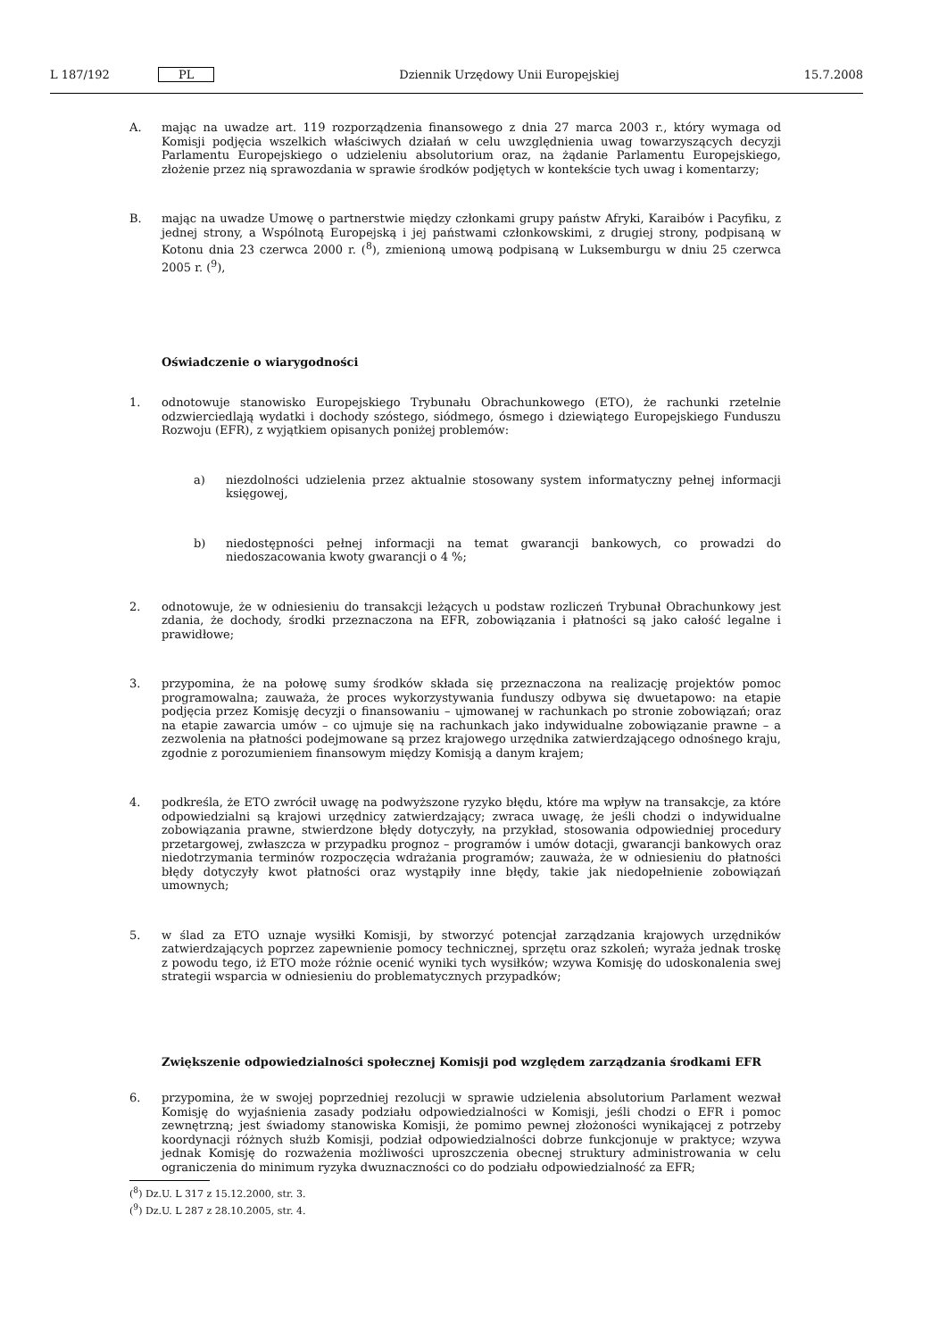L 187/192 PL Dziennik Urzędowy Unii Europejskiej 15.7.2008
A. mając na uwadze art. 119 rozporządzenia finansowego z dnia 27 marca 2003 r., który wymaga od Komisji podjęcia wszelkich właściwych działań w celu uwzględnienia uwag towarzyszących decyzji Parlamentu Europejskiego o udzieleniu absolutorium oraz, na żądanie Parlamentu Europejskiego, złożenie przez nią sprawozdania w sprawie środków podjętych w kontekście tych uwag i komentarzy;
B. mając na uwadze Umowę o partnerstwie między członkami grupy państw Afryki, Karaibów i Pacyfiku, z jednej strony, a Wspólnotą Europejską i jej państwami członkowskimi, z drugiej strony, podpisaną w Kotonu dnia 23 czerwca 2000 r. (<sup>8</sup>), zmienioną umową podpisaną w Luksemburgu w dniu 25 czerwca 2005 r. (<sup>9</sup>),
Oświadczenie o wiarygodności
1. odnotowuje stanowisko Europejskiego Trybunału Obrachunkowego (ETO), że rachunki rzetelnie odzwierciedlają wydatki i dochody szóstego, siódmego, ósmego i dziewiątego Europejskiego Funduszu Rozwoju (EFR), z wyjątkiem opisanych poniżej problemów:
a) niezdolności udzielenia przez aktualnie stosowany system informatyczny pełnej informacji księgowej,
b) niedostępności pełnej informacji na temat gwarancji bankowych, co prowadzi do niedoszacowania kwoty gwarancji o 4 %;
2. odnotowuje, że w odniesieniu do transakcji leżących u podstaw rozliczeń Trybunał Obrachunkowy jest zdania, że dochody, środki przeznaczona na EFR, zobowiązania i płatności są jako całość legalne i prawidłowe;
3. przypomina, że na połowę sumy środków składa się przeznaczona na realizację projektów pomoc programowalna; zauważa, że proces wykorzystywania funduszy odbywa się dwuetapowo: na etapie podjęcia przez Komisję decyzji o finansowaniu – ujmowanej w rachunkach po stronie zobowiązań; oraz na etapie zawarcia umów – co ujmuje się na rachunkach jako indywidualne zobowiązanie prawne – a zezwolenia na płatności podejmowane są przez krajowego urzędnika zatwierdzającego odnośnego kraju, zgodnie z porozumieniem finansowym między Komisją a danym krajem;
4. podkreśla, że ETO zwrócił uwagę na podwyższone ryzyko błędu, które ma wpływ na transakcje, za które odpowiedzialni są krajowi urzędnicy zatwierdzający; zwraca uwagę, że jeśli chodzi o indywidualne zobowiązania prawne, stwierdzone błędy dotyczyły, na przykład, stosowania odpowiedniej procedury przetargowej, zwłaszcza w przypadku prognoz – programów i umów dotacji, gwarancji bankowych oraz niedotrzymania terminów rozpoczęcia wdrażania programów; zauważa, że w odniesieniu do płatności błędy dotyczyły kwot płatności oraz wystąpiły inne błędy, takie jak niedopełnienie zobowiązań umownych;
5. w ślad za ETO uznaje wysiłki Komisji, by stworzyć potencjał zarządzania krajowych urzędników zatwierdzających poprzez zapewnienie pomocy technicznej, sprzętu oraz szkoleń; wyraża jednak troskę z powodu tego, iż ETO może różnie ocenić wyniki tych wysiłków; wzywa Komisję do udoskonalenia swej strategii wsparcia w odniesieniu do problematycznych przypadków;
Zwiększenie odpowiedzialności społecznej Komisji pod względem zarządzania środkami EFR
6. przypomina, że w swojej poprzedniej rezolucji w sprawie udzielenia absolutorium Parlament wezwał Komisję do wyjaśnienia zasady podziału odpowiedzialności w Komisji, jeśli chodzi o EFR i pomoc zewnętrzną; jest świadomy stanowiska Komisji, że pomimo pewnej złożoności wynikającej z potrzeby koordynacji różnych służb Komisji, podział odpowiedzialności dobrze funkcjonuje w praktyce; wzywa jednak Komisję do rozważenia możliwości uproszczenia obecnej struktury administrowania w celu ograniczenia do minimum ryzyka dwuznaczności co do podziału odpowiedzialność za EFR;
(<sup>8</sup>) Dz.U. L 317 z 15.12.2000, str. 3.
(<sup>9</sup>) Dz.U. L 287 z 28.10.2005, str. 4.